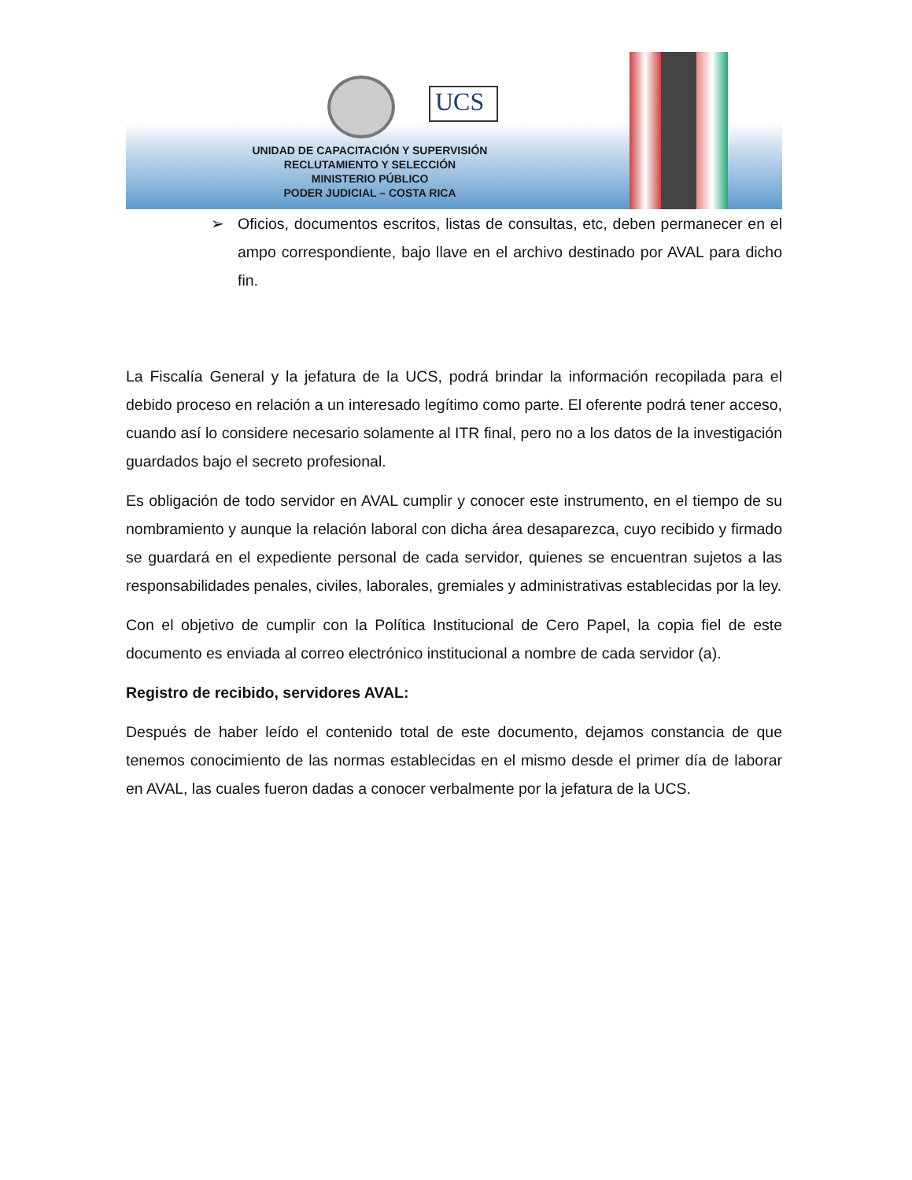UCS
UNIDAD DE CAPACITACIÓN Y SUPERVISIÓN
RECLUTAMIENTO Y SELECCIÓN
MINISTERIO PÚBLICO
PODER JUDICIAL – COSTA RICA
➢ Oficios, documentos escritos, listas de consultas, etc, deben permanecer en el ampo correspondiente, bajo llave en el archivo destinado por AVAL para dicho fin.
La Fiscalía General y la jefatura de la UCS, podrá brindar la información recopilada para el debido proceso en relación a un interesado legítimo como parte. El oferente podrá tener acceso, cuando así lo considere necesario solamente al ITR final, pero no a los datos de la investigación guardados bajo el secreto profesional.
Es obligación de todo servidor en AVAL cumplir y conocer este instrumento, en el tiempo de su nombramiento y aunque la relación laboral con dicha área desaparezca, cuyo recibido y firmado se guardará en el expediente personal de cada servidor, quienes se encuentran sujetos a las responsabilidades penales, civiles, laborales, gremiales y administrativas establecidas por la ley.
Con el objetivo de cumplir con la Política Institucional de Cero Papel, la copia fiel de este documento es enviada al correo electrónico institucional a nombre de cada servidor (a).
Registro de recibido, servidores AVAL:
Después de haber leído el contenido total de este documento, dejamos constancia de que tenemos conocimiento de las normas establecidas en el mismo desde el primer día de laborar en AVAL, las cuales fueron dadas a conocer verbalmente por la jefatura de la UCS.